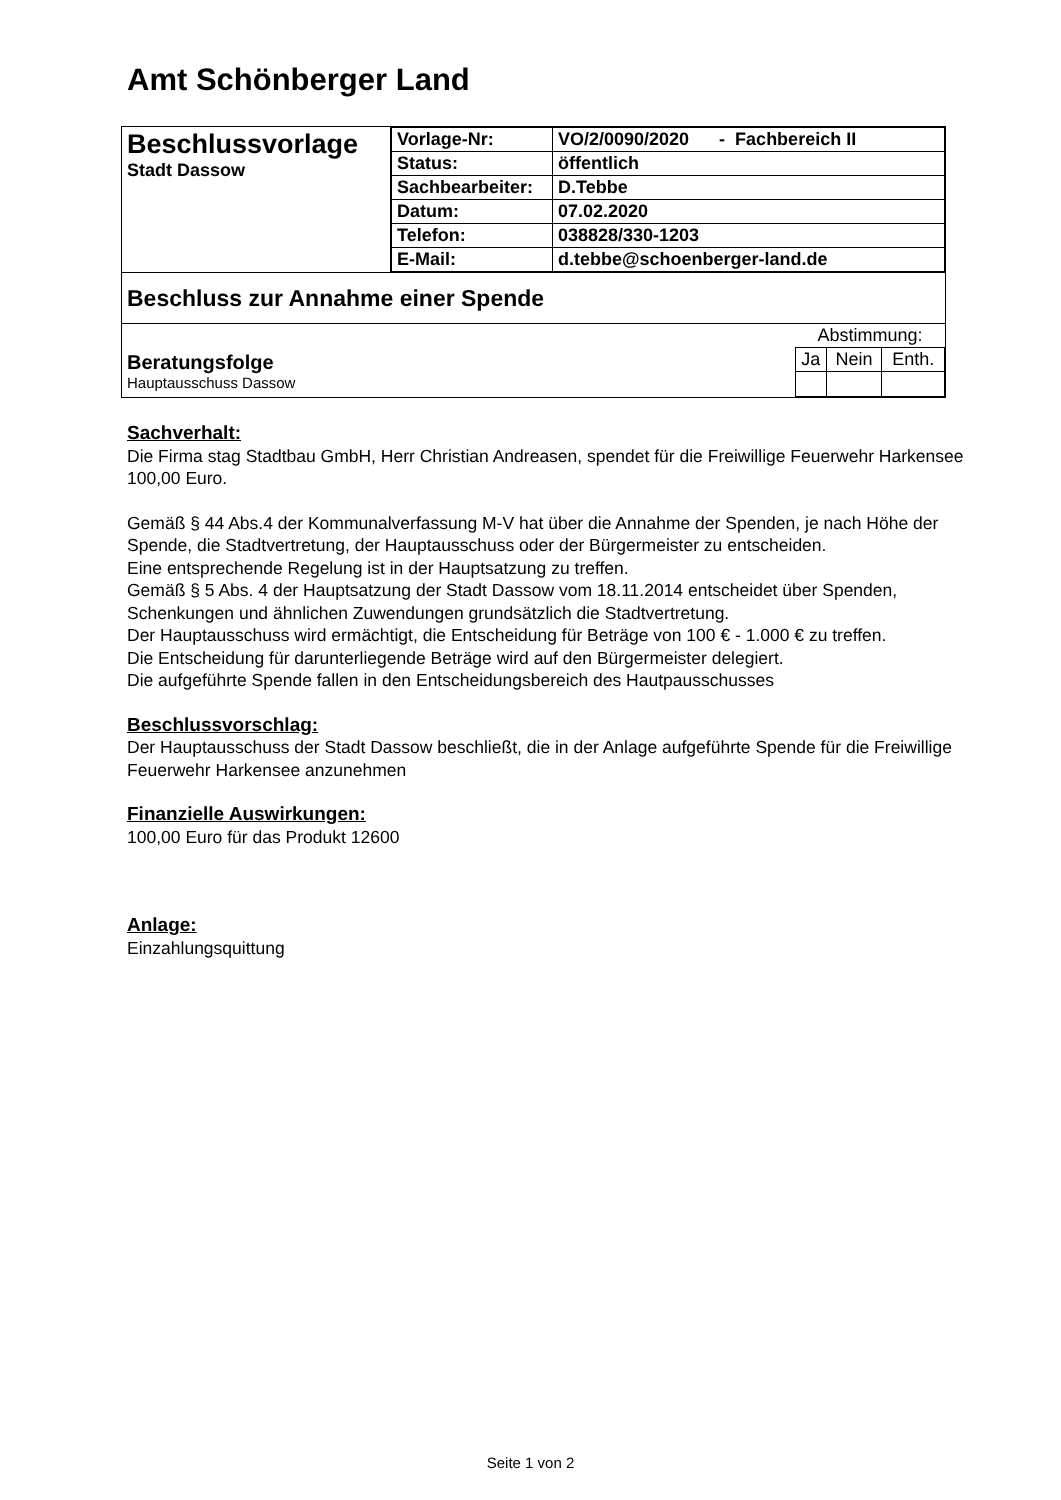Amt Schönberger Land
| Beschlussvorlage Stadt Dassow | / Vorlage-Nr: / VO/2/0090/2020 - Fachbereich II / / Status: / öffentlich / / Sachbearbeiter: / D.Tebbe / / Datum: / 07.02.2020 / / Telefon: / 038828/330-1203 / / E-Mail: / d.tebbe@schoenberger-land.de / |
| Beschluss zur Annahme einer Spende | |
| / Beratungsfolge Hauptausschuss Dassow / / Abstimmung: / / / / Ja / Nein / Enth. / / | |
Sachverhalt:
Die Firma stag Stadtbau GmbH, Herr Christian Andreasen, spendet für die Freiwillige Feuerwehr Harkensee 100,00 Euro.
Gemäß § 44 Abs.4 der Kommunalverfassung M-V hat über die Annahme der Spenden, je nach Höhe der Spende, die Stadtvertretung, der Hauptausschuss oder der Bürgermeister zu entscheiden.
Eine entsprechende Regelung ist in der Hauptsatzung zu treffen.
Gemäß § 5 Abs. 4 der Hauptsatzung der Stadt Dassow vom 18.11.2014 entscheidet über Spenden, Schenkungen und ähnlichen Zuwendungen grundsätzlich die Stadtvertretung.
Der Hauptausschuss wird ermächtigt, die Entscheidung für Beträge von 100 € - 1.000 € zu treffen.
Die Entscheidung für darunterliegende Beträge wird auf den Bürgermeister delegiert.
Die aufgeführte Spende fallen in den Entscheidungsbereich des Hautpausschusses
Beschlussvorschlag:
Der Hauptausschuss der Stadt Dassow beschließt, die in der Anlage aufgeführte Spende für die Freiwillige Feuerwehr Harkensee anzunehmen
Finanzielle Auswirkungen:
100,00 Euro für das Produkt 12600
Anlage:
Einzahlungsquittung
Seite 1 von 2